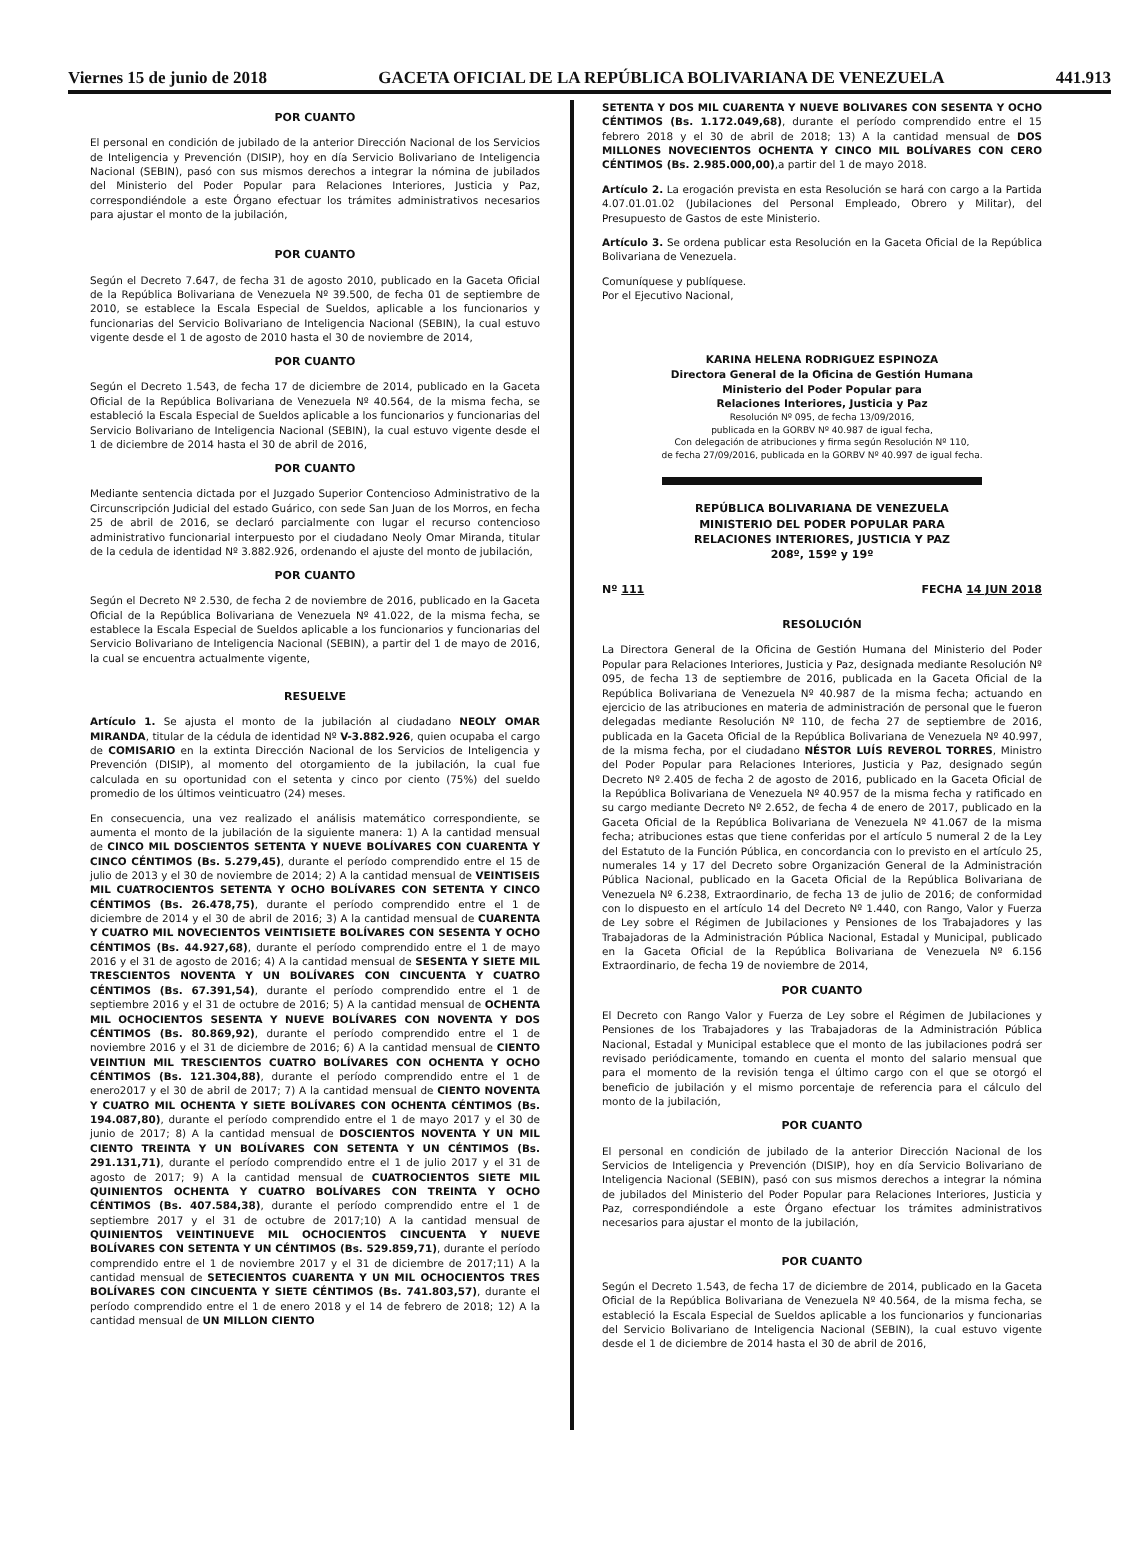Viernes 15 de junio de 2018 GACETA OFICIAL DE LA REPÚBLICA BOLIVARIANA DE VENEZUELA 441.913
POR CUANTO
El personal en condición de jubilado de la anterior Dirección Nacional de los Servicios de Inteligencia y Prevención (DISIP), hoy en día Servicio Bolivariano de Inteligencia Nacional (SEBIN), pasó con sus mismos derechos a integrar la nómina de jubilados del Ministerio del Poder Popular para Relaciones Interiores, Justicia y Paz, correspondiéndole a este Órgano efectuar los trámites administrativos necesarios para ajustar el monto de la jubilación,
POR CUANTO
Según el Decreto 7.647, de fecha 31 de agosto 2010, publicado en la Gaceta Oficial de la República Bolivariana de Venezuela Nº 39.500, de fecha 01 de septiembre de 2010, se establece la Escala Especial de Sueldos, aplicable a los funcionarios y funcionarias del Servicio Bolivariano de Inteligencia Nacional (SEBIN), la cual estuvo vigente desde el 1 de agosto de 2010 hasta el 30 de noviembre de 2014,
POR CUANTO
Según el Decreto 1.543, de fecha 17 de diciembre de 2014, publicado en la Gaceta Oficial de la República Bolivariana de Venezuela Nº 40.564, de la misma fecha, se estableció la Escala Especial de Sueldos aplicable a los funcionarios y funcionarias del Servicio Bolivariano de Inteligencia Nacional (SEBIN), la cual estuvo vigente desde el 1 de diciembre de 2014 hasta el 30 de abril de 2016,
POR CUANTO
Mediante sentencia dictada por el Juzgado Superior Contencioso Administrativo de la Circunscripción Judicial del estado Guárico, con sede San Juan de los Morros, en fecha 25 de abril de 2016, se declaró parcialmente con lugar el recurso contencioso administrativo funcionarial interpuesto por el ciudadano Neoly Omar Miranda, titular de la cedula de identidad Nº 3.882.926, ordenando el ajuste del monto de jubilación,
POR CUANTO
Según el Decreto Nº 2.530, de fecha 2 de noviembre de 2016, publicado en la Gaceta Oficial de la República Bolivariana de Venezuela Nº 41.022, de la misma fecha, se establece la Escala Especial de Sueldos aplicable a los funcionarios y funcionarias del Servicio Bolivariano de Inteligencia Nacional (SEBIN), a partir del 1 de mayo de 2016, la cual se encuentra actualmente vigente,
RESUELVE
Artículo 1. Se ajusta el monto de la jubilación al ciudadano NEOLY OMAR MIRANDA, titular de la cédula de identidad Nº V-3.882.926, quien ocupaba el cargo de COMISARIO en la extinta Dirección Nacional de los Servicios de Inteligencia y Prevención (DISIP), al momento del otorgamiento de la jubilación, la cual fue calculada en su oportunidad con el setenta y cinco por ciento (75%) del sueldo promedio de los últimos veinticuatro (24) meses.
En consecuencia, una vez realizado el análisis matemático correspondiente, se aumenta el monto de la jubilación de la siguiente manera: 1) A la cantidad mensual de CINCO MIL DOSCIENTOS SETENTA Y NUEVE BOLÍVARES CON CUARENTA Y CINCO CÉNTIMOS (Bs. 5.279,45), durante el período comprendido entre el 15 de julio de 2013 y el 30 de noviembre de 2014; 2) A la cantidad mensual de VEINTISEIS MIL CUATROCIENTOS SETENTA Y OCHO BOLÍVARES CON SETENTA Y CINCO CÉNTIMOS (Bs. 26.478,75), durante el período comprendido entre el 1 de diciembre de 2014 y el 30 de abril de 2016; 3) A la cantidad mensual de CUARENTA Y CUATRO MIL NOVECIENTOS VEINTISIETE BOLÍVARES CON SESENTA Y OCHO CÉNTIMOS (Bs. 44.927,68), durante el período comprendido entre el 1 de mayo 2016 y el 31 de agosto de 2016; 4) A la cantidad mensual de SESENTA Y SIETE MIL TRESCIENTOS NOVENTA Y UN BOLÍVARES CON CINCUENTA Y CUATRO CÉNTIMOS (Bs. 67.391,54), durante el período comprendido entre el 1 de septiembre 2016 y el 31 de octubre de 2016; 5) A la cantidad mensual de OCHENTA MIL OCHOCIENTOS SESENTA Y NUEVE BOLÍVARES CON NOVENTA Y DOS CÉNTIMOS (Bs. 80.869,92), durante el período comprendido entre el 1 de noviembre 2016 y el 31 de diciembre de 2016; 6) A la cantidad mensual de CIENTO VEINTIUN MIL TRESCIENTOS CUATRO BOLÍVARES CON OCHENTA Y OCHO CÉNTIMOS (Bs. 121.304,88), durante el período comprendido entre el 1 de enero2017 y el 30 de abril de 2017; 7) A la cantidad mensual de CIENTO NOVENTA Y CUATRO MIL OCHENTA Y SIETE BOLÍVARES CON OCHENTA CÉNTIMOS (Bs. 194.087,80), durante el período comprendido entre el 1 de mayo 2017 y el 30 de junio de 2017; 8) A la cantidad mensual de DOSCIENTOS NOVENTA Y UN MIL CIENTO TREINTA Y UN BOLÍVARES CON SETENTA Y UN CÉNTIMOS (Bs. 291.131,71), durante el período comprendido entre el 1 de julio 2017 y el 31 de agosto de 2017; 9) A la cantidad mensual de CUATROCIENTOS SIETE MIL QUINIENTOS OCHENTA Y CUATRO BOLÍVARES CON TREINTA Y OCHO CÉNTIMOS (Bs. 407.584,38), durante el período comprendido entre el 1 de septiembre 2017 y el 31 de octubre de 2017;10) A la cantidad mensual de QUINIENTOS VEINTINUEVE MIL OCHOCIENTOS CINCUENTA Y NUEVE BOLÍVARES CON SETENTA Y UN CÉNTIMOS (Bs. 529.859,71), durante el período comprendido entre el 1 de noviembre 2017 y el 31 de diciembre de 2017;11) A la cantidad mensual de SETECIENTOS CUARENTA Y UN MIL OCHOCIENTOS TRES BOLÍVARES CON CINCUENTA Y SIETE CÉNTIMOS (Bs. 741.803,57), durante el período comprendido entre el 1 de enero 2018 y el 14 de febrero de 2018; 12) A la cantidad mensual de UN MILLON CIENTO
SETENTA Y DOS MIL CUARENTA Y NUEVE BOLIVARES CON SESENTA Y OCHO CÉNTIMOS (Bs. 1.172.049,68), durante el período comprendido entre el 15 febrero 2018 y el 30 de abril de 2018; 13) A la cantidad mensual de DOS MILLONES NOVECIENTOS OCHENTA Y CINCO MIL BOLÍVARES CON CERO CÉNTIMOS (Bs. 2.985.000,00),a partir del 1 de mayo 2018.
Artículo 2. La erogación prevista en esta Resolución se hará con cargo a la Partida 4.07.01.01.02 (Jubilaciones del Personal Empleado, Obrero y Militar), del Presupuesto de Gastos de este Ministerio.
Artículo 3. Se ordena publicar esta Resolución en la Gaceta Oficial de la República Bolivariana de Venezuela.
Comuníquese y publíquese.
Por el Ejecutivo Nacional,
KARINA HELENA RODRIGUEZ ESPINOZA
Directora General de la Oficina de Gestión Humana
Ministerio del Poder Popular para
Relaciones Interiores, Justicia y Paz
Resolución Nº 095, de fecha 13/09/2016,
publicada en la GORBV Nº 40.987 de igual fecha,
Con delegación de atribuciones y firma según Resolución Nº 110,
de fecha 27/09/2016, publicada en la GORBV Nº 40.997 de igual fecha.
REPÚBLICA BOLIVARIANA DE VENEZUELA
MINISTERIO DEL PODER POPULAR PARA
RELACIONES INTERIORES, JUSTICIA Y PAZ
208º, 159º y 19º
Nº 111 FECHA 14 JUN 2018
RESOLUCIÓN
La Directora General de la Oficina de Gestión Humana del Ministerio del Poder Popular para Relaciones Interiores, Justicia y Paz, designada mediante Resolución Nº 095, de fecha 13 de septiembre de 2016, publicada en la Gaceta Oficial de la República Bolivariana de Venezuela Nº 40.987 de la misma fecha; actuando en ejercicio de las atribuciones en materia de administración de personal que le fueron delegadas mediante Resolución Nº 110, de fecha 27 de septiembre de 2016, publicada en la Gaceta Oficial de la República Bolivariana de Venezuela Nº 40.997, de la misma fecha, por el ciudadano NÉSTOR LUÍS REVEROL TORRES, Ministro del Poder Popular para Relaciones Interiores, Justicia y Paz, designado según Decreto Nº 2.405 de fecha 2 de agosto de 2016, publicado en la Gaceta Oficial de la República Bolivariana de Venezuela Nº 40.957 de la misma fecha y ratificado en su cargo mediante Decreto Nº 2.652, de fecha 4 de enero de 2017, publicado en la Gaceta Oficial de la República Bolivariana de Venezuela Nº 41.067 de la misma fecha; atribuciones estas que tiene conferidas por el artículo 5 numeral 2 de la Ley del Estatuto de la Función Pública, en concordancia con lo previsto en el artículo 25, numerales 14 y 17 del Decreto sobre Organización General de la Administración Pública Nacional, publicado en la Gaceta Oficial de la República Bolivariana de Venezuela Nº 6.238, Extraordinario, de fecha 13 de julio de 2016; de conformidad con lo dispuesto en el artículo 14 del Decreto Nº 1.440, con Rango, Valor y Fuerza de Ley sobre el Régimen de Jubilaciones y Pensiones de los Trabajadores y las Trabajadoras de la Administración Pública Nacional, Estadal y Municipal, publicado en la Gaceta Oficial de la República Bolivariana de Venezuela Nº 6.156 Extraordinario, de fecha 19 de noviembre de 2014,
POR CUANTO
El Decreto con Rango Valor y Fuerza de Ley sobre el Régimen de Jubilaciones y Pensiones de los Trabajadores y las Trabajadoras de la Administración Pública Nacional, Estadal y Municipal establece que el monto de las jubilaciones podrá ser revisado periódicamente, tomando en cuenta el monto del salario mensual que para el momento de la revisión tenga el último cargo con el que se otorgó el beneficio de jubilación y el mismo porcentaje de referencia para el cálculo del monto de la jubilación,
POR CUANTO
El personal en condición de jubilado de la anterior Dirección Nacional de los Servicios de Inteligencia y Prevención (DISIP), hoy en día Servicio Bolivariano de Inteligencia Nacional (SEBIN), pasó con sus mismos derechos a integrar la nómina de jubilados del Ministerio del Poder Popular para Relaciones Interiores, Justicia y Paz, correspondiéndole a este Órgano efectuar los trámites administrativos necesarios para ajustar el monto de la jubilación,
POR CUANTO
Según el Decreto 1.543, de fecha 17 de diciembre de 2014, publicado en la Gaceta Oficial de la República Bolivariana de Venezuela Nº 40.564, de la misma fecha, se estableció la Escala Especial de Sueldos aplicable a los funcionarios y funcionarias del Servicio Bolivariano de Inteligencia Nacional (SEBIN), la cual estuvo vigente desde el 1 de diciembre de 2014 hasta el 30 de abril de 2016,